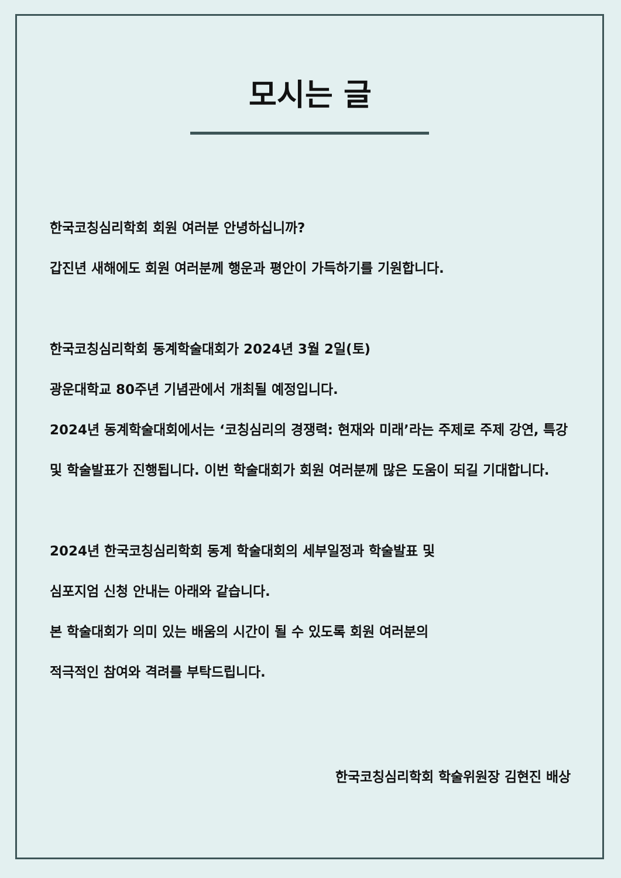모시는 글
한국코칭심리학회 회원 여러분 안녕하십니까?
갑진년 새해에도 회원 여러분께 행운과 평안이 가득하기를 기원합니다.
한국코칭심리학회 동계학술대회가 2024년 3월 2일(토)
광운대학교 80주년 기념관에서 개최될 예정입니다.
2024년 동계학술대회에서는 ‘코칭심리의 경쟁력: 현재와 미래’라는 주제로 주제 강연, 특강 및 학술발표가 진행됩니다. 이번 학술대회가 회원 여러분께 많은 도움이 되길 기대합니다.
2024년 한국코칭심리학회 동계 학술대회의 세부일정과 학술발표 및
심포지엄 신청 안내는 아래와 같습니다.
본 학술대회가 의미 있는 배움의 시간이 될 수 있도록 회원 여러분의
적극적인 참여와 격려를 부탁드립니다.
한국코칭심리학회 학술위원장 김현진 배상